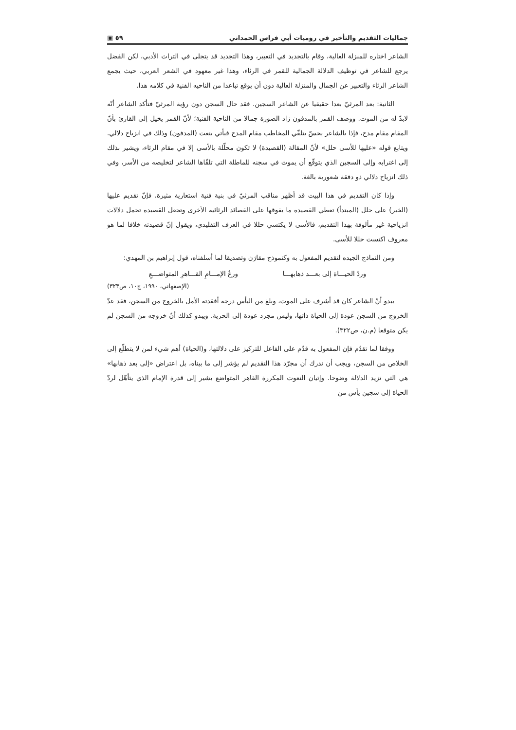جماليات التقديم والتأخير في روميات أبي فراس الحمداني ٥٩ ▣
الشاعر اختاره للمنزلة العالية، وقام بالتجديد في التعبير، وهذا التجديد قد يتجلى في التراث الأدبي، لكن الفضل يرجع للشاعر في توظيف الدلالة الجمالية للقمر في الرثاء، وهذا غير معهود في الشعر العربي، حيث يجمع الشاعر الرثاء والتعبير عن الجمال والمنزلة العالية دون أن يوقع تباعدا من الناحيه الفنية في كلامه هذا.
الثانية: بعد المرثيّ بعدا حقيقيا عن الشاعر السجين. فقد حال السجن دون رؤية المرثيّ فتأكد الشاعر أنّه لابدّ له من الموت. ووصف القمر بالمدفون زاد الصورة جمالا من الناحية الفنية؛ لأنّ القمر يخيل إلى القارئ بأنّ المقام مقام مدح، فإذا بالشاعر يحسّ بتلقّي المخاطب مقام المدح فيأتي بنعت (المدفون) وذلك في انزياح دلالي. ويتابع قوله «عليها للأسى حلل» لأنّ المقالة (القصيدة) لا تكون محلّلة بالأسى إلا في مقام الرثاء، ويشير بذلك إلى اغترابه وإلى السجين الذي يتوقّع أن يموت في سجنه للماطلة التي تلقّاها الشاعر لتخليصه من الأسر، وفي ذلك انزياح دلالي ذو دفقة شعورية بالغة.
وإذا كان التقديم في هذا البيت قد أظهر مناقب المرثيّ في بنية فنية استعارية مثيرة، فإنّ تقديم عليها (الخبر) على حلل (المبتدأ) تعطي القصيدة ما يفوقها على القصائد الرثائية الأخرى وتجعل القصيدة تحمل دلالات انزياحية غير مألوفة بهذا التقديم، فالأسى لا يكتسي حللا في العرف التقليدي، ويقول إنّ قصيدته خلافا لما هو معروف اكتست حللا للأسى.
ومن النماذج الجيده لتقديم المفعول به وكنموذج مقارَن وتصديقا لما أسلفناه، قول إبراهيم بن المهدي:
وردّ الحيـــاة إلى بعـــد ذهابهـــا ورعُ الإمـــامِ القـــاهرِ المتواضـــعِ
(الإصفهاني، ١٩٩٠، ج١٠، ص٣٢٣)
يبدو أنّ الشاعر كان قد أشرف على الموت، وبلغ من اليأس درجة أفقدته الأمل بالخروج من السجن، فقد عدّ الخروج من السجن عودة إلى الحياة ذاتها، وليس مجرد عودة إلى الحرية. ويبدو كذلك أنّ خروجه من السجن لم يكن متوقعا (م.ن، ص٣٢٢).
ووفقا لما تقدّم فإن المفعول به قدّم على الفاعل للتركيز على دلالتها، و(الحياة) أهم شيء لمن لا يتطلّع إلى الخلاص من السجن، ويجب أن ندرك أن مجرّد هذا التقديم لم يؤشر إلى ما بيناه، بل اعتراض «إلى بعد ذهابها» هي التي تزيد الدلالة وضوحا. وإتيان النعوت المكررة القاهر المتواضع يشير إلى قدرة الإمام الذي يتأهّل لردّ الحياة إلى سجين يأس من